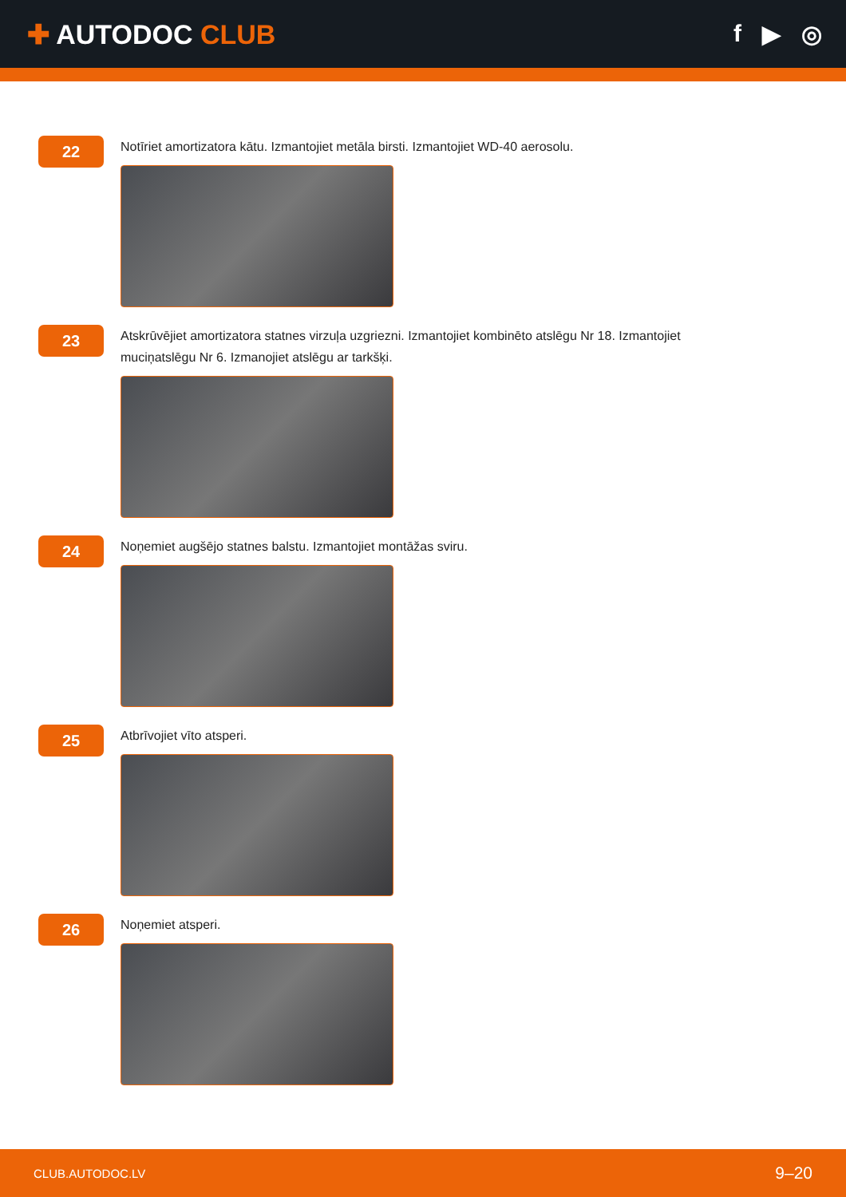✚ AUTODOC CLUB f ▶ ◎
22
Notīriet amortizatora kātu. Izmantojiet metāla birsti. Izmantojiet WD-40 aerosolu.
23
Atskrūvējiet amortizatora statnes virzuļa uzgriezni. Izmantojiet kombinēto atslēgu Nr 18. Izmantojiet muciņatslēgu Nr 6. Izmanojiet atslēgu ar tarkšķi.
24
Noņemiet augšējo statnes balstu. Izmantojiet montāžas sviru.
25
Atbrīvojiet vīto atsperi.
26
Noņemiet atsperi.
CLUB.AUTODOC.LV 9–20